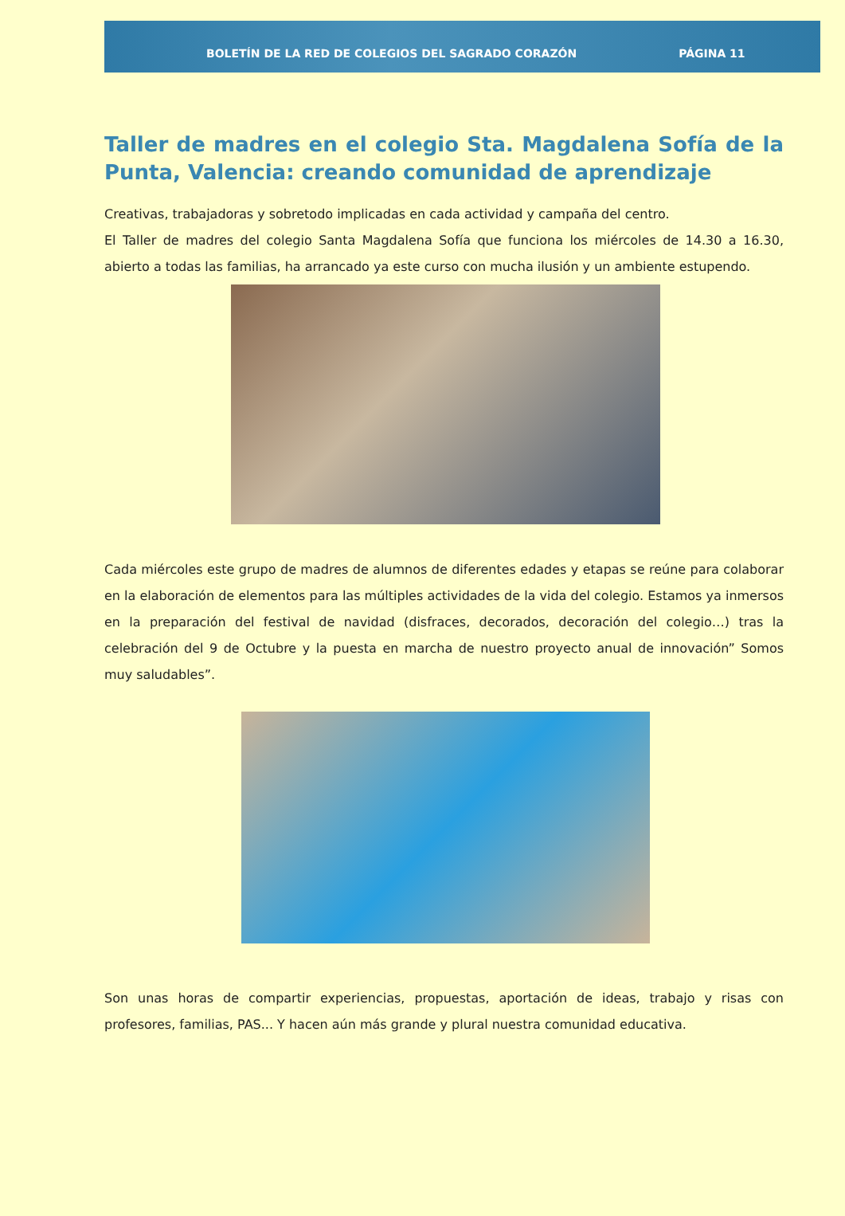BOLETÍN DE LA RED DE COLEGIOS DEL SAGRADO CORAZÓN PÁGINA 11
Taller de madres en el colegio Sta. Magdalena Sofía de la Punta, Valencia: creando comunidad de aprendizaje
Creativas, trabajadoras y sobretodo implicadas en cada actividad y campaña del centro.
El Taller de madres del colegio Santa Magdalena Sofía que funciona los miércoles de 14.30 a 16.30, abierto a todas las familias, ha arrancado ya este curso con mucha ilusión y un ambiente estupendo.
Cada miércoles este grupo de madres de alumnos de diferentes edades y etapas se reúne para colaborar en la elaboración de elementos para las múltiples actividades de la vida del colegio. Estamos ya inmersos en la preparación del festival de navidad (disfraces, decorados, decoración del colegio…) tras la celebración del 9 de Octubre y la puesta en marcha de nuestro proyecto anual de innovación” Somos muy saludables”.
Son unas horas de compartir experiencias, propuestas, aportación de ideas, trabajo y risas con profesores, familias, PAS... Y hacen aún más grande y plural nuestra comunidad educativa.